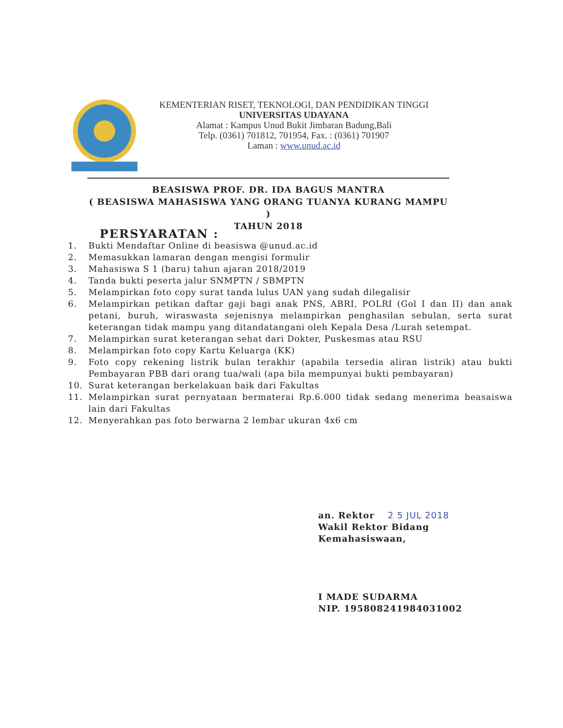KEMENTERIAN RISET, TEKNOLOGI, DAN PENDIDIKAN TINGGI
UNIVERSITAS UDAYANA
Alamat : Kampus Unud Bukit Jimbaran Badung,Bali
Telp. (0361) 701812, 701954, Fax. : (0361) 701907
Laman : www.unud.ac.id
BEASISWA PROF. DR. IDA BAGUS MANTRA
( BEASISWA MAHASISWA YANG ORANG TUANYA KURANG MAMPU )
TAHUN 2018
PERSYARATAN :
1. Bukti Mendaftar Online di beasiswa @unud.ac.id
2. Memasukkan lamaran dengan mengisi formulir
3. Mahasiswa S 1 (baru) tahun ajaran 2018/2019
4. Tanda bukti peserta jalur SNMPTN / SBMPTN
5. Melampirkan foto copy surat tanda lulus UAN yang sudah dilegalisir
6. Melampirkan petikan daftar gaji bagi anak PNS, ABRI, POLRI (Gol I dan II) dan anak petani, buruh, wiraswasta sejenisnya melampirkan penghasilan sebulan, serta surat keterangan tidak mampu yang ditandatangani oleh Kepala Desa /Lurah setempat.
7. Melampirkan surat keterangan sehat dari Dokter, Puskesmas atau RSU
8. Melampirkan foto copy Kartu Keluarga (KK)
9. Foto copy rekening listrik bulan terakhir (apabila tersedia aliran listrik) atau bukti Pembayaran PBB dari orang tua/wali (apa bila mempunyai bukti pembayaran)
10. Surat keterangan berkelakuan baik dari Fakultas
11. Melampirkan surat pernyataan bermaterai Rp.6.000 tidak sedang menerima beasaiswa lain dari Fakultas
12. Menyerahkan pas foto berwarna 2 lembar ukuran 4x6 cm
an. Rektor 2 5 JUL 2018
Wakil Rektor Bidang
Kemahasiswaan,
I MADE SUDARMA
NIP. 195808241984031002